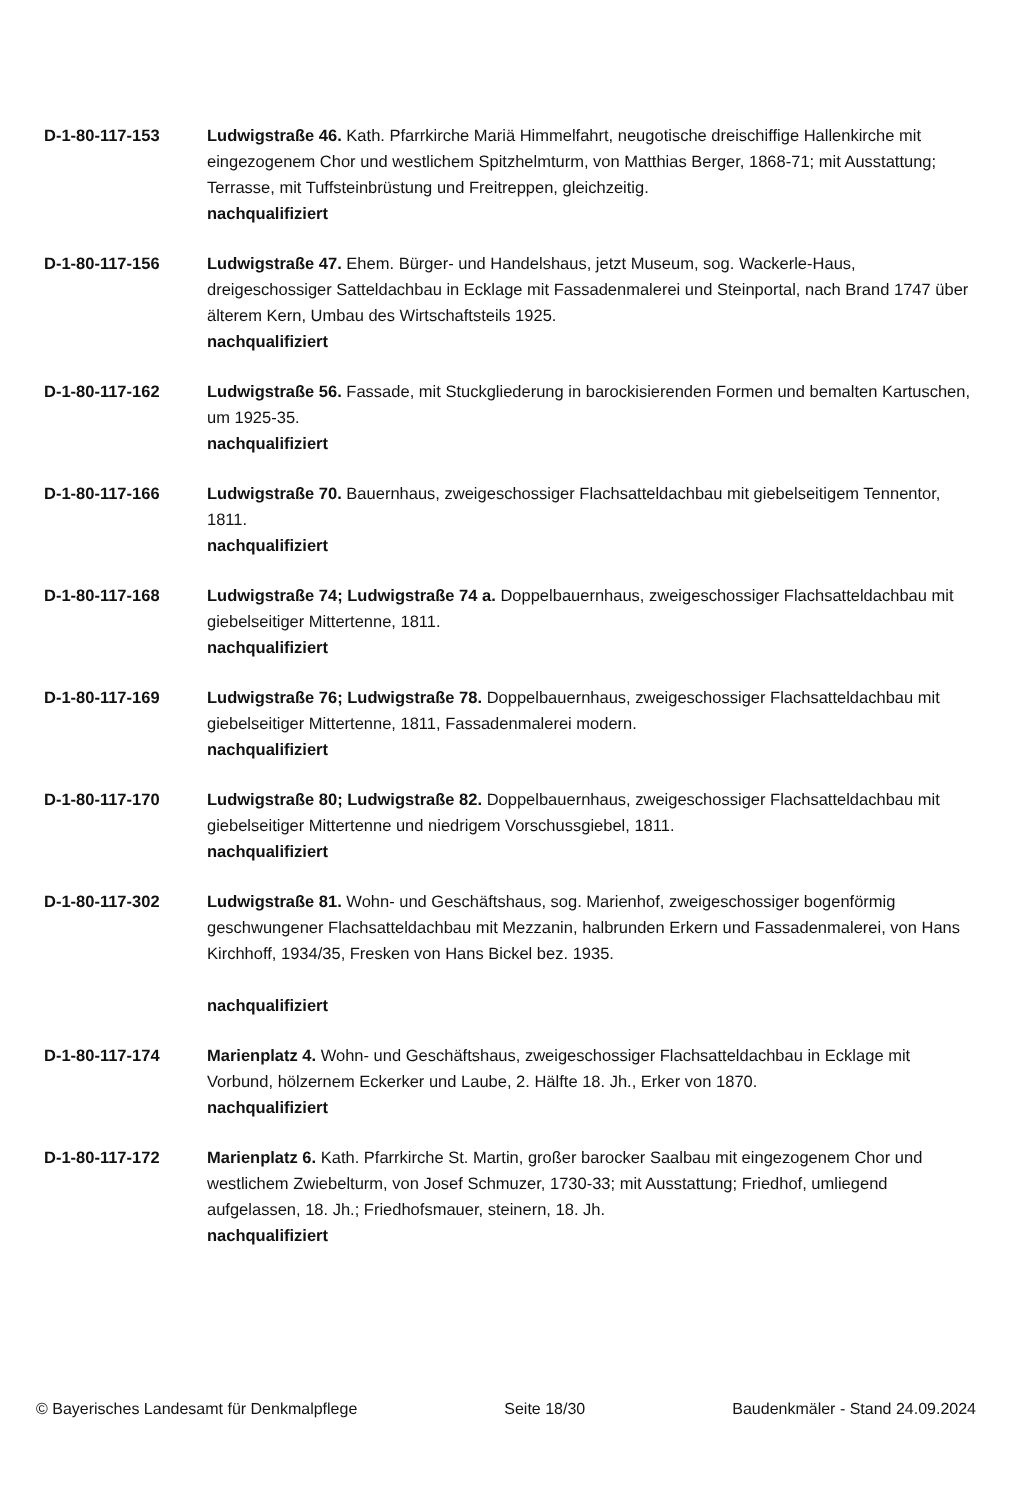D-1-80-117-153 Ludwigstraße 46. Kath. Pfarrkirche Mariä Himmelfahrt, neugotische dreischiffige Hallenkirche mit eingezogenem Chor und westlichem Spitzhelmturm, von Matthias Berger, 1868-71; mit Ausstattung; Terrasse, mit Tuffsteinbrüstung und Freitreppen, gleichzeitig.
nachqualifiziert
D-1-80-117-156 Ludwigstraße 47. Ehem. Bürger- und Handelshaus, jetzt Museum, sog. Wackerle-Haus, dreigeschossiger Satteldachbau in Ecklage mit Fassadenmalerei und Steinportal, nach Brand 1747 über älterem Kern, Umbau des Wirtschaftsteils 1925.
nachqualifiziert
D-1-80-117-162 Ludwigstraße 56. Fassade, mit Stuckgliederung in barockisierenden Formen und bemalten Kartuschen, um 1925-35.
nachqualifiziert
D-1-80-117-166 Ludwigstraße 70. Bauernhaus, zweigeschossiger Flachsatteldachbau mit giebelseitigem Tennentor, 1811.
nachqualifiziert
D-1-80-117-168 Ludwigstraße 74; Ludwigstraße 74 a. Doppelbauernhaus, zweigeschossiger Flachsatteldachbau mit giebelseitiger Mittertenne, 1811.
nachqualifiziert
D-1-80-117-169 Ludwigstraße 76; Ludwigstraße 78. Doppelbauernhaus, zweigeschossiger Flachsatteldachbau mit giebelseitiger Mittertenne, 1811, Fassadenmalerei modern.
nachqualifiziert
D-1-80-117-170 Ludwigstraße 80; Ludwigstraße 82. Doppelbauernhaus, zweigeschossiger Flachsatteldachbau mit giebelseitiger Mittertenne und niedrigem Vorschussgiebel, 1811.
nachqualifiziert
D-1-80-117-302 Ludwigstraße 81. Wohn- und Geschäftshaus, sog. Marienhof, zweigeschossiger bogenförmig geschwungener Flachsatteldachbau mit Mezzanin, halbrunden Erkern und Fassadenmalerei, von Hans Kirchhoff, 1934/35, Fresken von Hans Bickel bez. 1935.
nachqualifiziert
D-1-80-117-174 Marienplatz 4. Wohn- und Geschäftshaus, zweigeschossiger Flachsatteldachbau in Ecklage mit Vorbund, hölzernem Eckerker und Laube, 2. Hälfte 18. Jh., Erker von 1870.
nachqualifiziert
D-1-80-117-172 Marienplatz 6. Kath. Pfarrkirche St. Martin, großer barocker Saalbau mit eingezogenem Chor und westlichem Zwiebelturm, von Josef Schmuzer, 1730-33; mit Ausstattung; Friedhof, umliegend aufgelassen, 18. Jh.; Friedhofsmauer, steinern, 18. Jh.
nachqualifiziert
© Bayerisches Landesamt für Denkmalpflege Seite 18/30 Baudenkmäler - Stand 24.09.2024